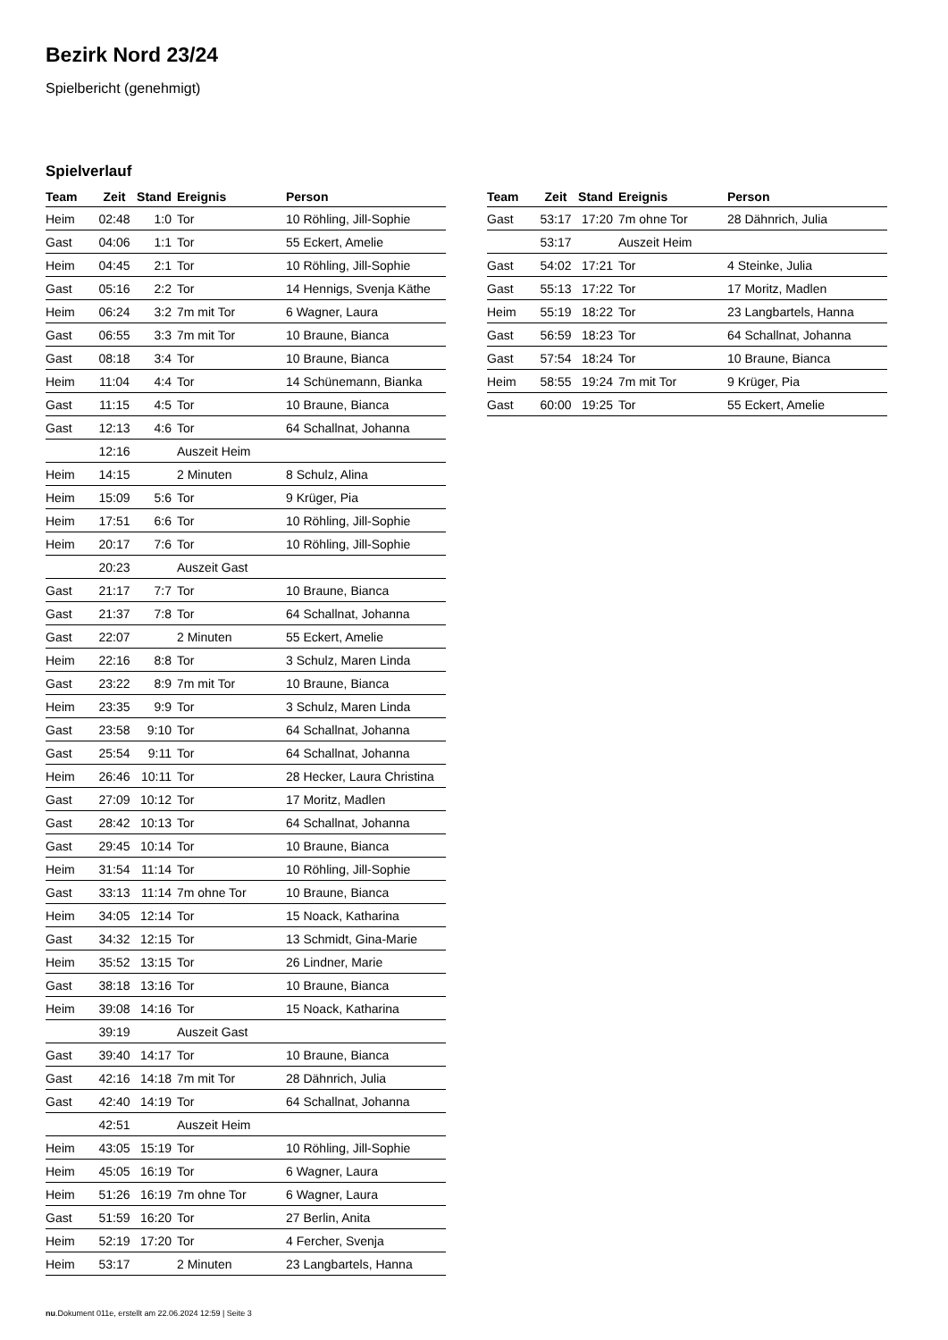Bezirk Nord 23/24
Spielbericht (genehmigt)
Spielverlauf
| Team | Zeit | Stand | Ereignis | Person |
| --- | --- | --- | --- | --- |
| Heim | 02:48 | 1:0 | Tor | 10 Röhling, Jill-Sophie |
| Gast | 04:06 | 1:1 | Tor | 55 Eckert, Amelie |
| Heim | 04:45 | 2:1 | Tor | 10 Röhling, Jill-Sophie |
| Gast | 05:16 | 2:2 | Tor | 14 Hennigs, Svenja Käthe |
| Heim | 06:24 | 3:2 | 7m mit Tor | 6 Wagner, Laura |
| Gast | 06:55 | 3:3 | 7m mit Tor | 10 Braune, Bianca |
| Gast | 08:18 | 3:4 | Tor | 10 Braune, Bianca |
| Heim | 11:04 | 4:4 | Tor | 14 Schünemann, Bianka |
| Gast | 11:15 | 4:5 | Tor | 10 Braune, Bianca |
| Gast | 12:13 | 4:6 | Tor | 64 Schallnat, Johanna |
| | 12:16 | | Auszeit Heim | |
| Heim | 14:15 | | 2 Minuten | 8 Schulz, Alina |
| Heim | 15:09 | 5:6 | Tor | 9 Krüger, Pia |
| Heim | 17:51 | 6:6 | Tor | 10 Röhling, Jill-Sophie |
| Heim | 20:17 | 7:6 | Tor | 10 Röhling, Jill-Sophie |
| | 20:23 | | Auszeit Gast | |
| Gast | 21:17 | 7:7 | Tor | 10 Braune, Bianca |
| Gast | 21:37 | 7:8 | Tor | 64 Schallnat, Johanna |
| Gast | 22:07 | | 2 Minuten | 55 Eckert, Amelie |
| Heim | 22:16 | 8:8 | Tor | 3 Schulz, Maren Linda |
| Gast | 23:22 | 8:9 | 7m mit Tor | 10 Braune, Bianca |
| Heim | 23:35 | 9:9 | Tor | 3 Schulz, Maren Linda |
| Gast | 23:58 | 9:10 | Tor | 64 Schallnat, Johanna |
| Gast | 25:54 | 9:11 | Tor | 64 Schallnat, Johanna |
| Heim | 26:46 | 10:11 | Tor | 28 Hecker, Laura Christina |
| Gast | 27:09 | 10:12 | Tor | 17 Moritz, Madlen |
| Gast | 28:42 | 10:13 | Tor | 64 Schallnat, Johanna |
| Gast | 29:45 | 10:14 | Tor | 10 Braune, Bianca |
| Heim | 31:54 | 11:14 | Tor | 10 Röhling, Jill-Sophie |
| Gast | 33:13 | 11:14 | 7m ohne Tor | 10 Braune, Bianca |
| Heim | 34:05 | 12:14 | Tor | 15 Noack, Katharina |
| Gast | 34:32 | 12:15 | Tor | 13 Schmidt, Gina-Marie |
| Heim | 35:52 | 13:15 | Tor | 26 Lindner, Marie |
| Gast | 38:18 | 13:16 | Tor | 10 Braune, Bianca |
| Heim | 39:08 | 14:16 | Tor | 15 Noack, Katharina |
| | 39:19 | | Auszeit Gast | |
| Gast | 39:40 | 14:17 | Tor | 10 Braune, Bianca |
| Gast | 42:16 | 14:18 | 7m mit Tor | 28 Dähnrich, Julia |
| Gast | 42:40 | 14:19 | Tor | 64 Schallnat, Johanna |
| | 42:51 | | Auszeit Heim | |
| Heim | 43:05 | 15:19 | Tor | 10 Röhling, Jill-Sophie |
| Heim | 45:05 | 16:19 | Tor | 6 Wagner, Laura |
| Heim | 51:26 | 16:19 | 7m ohne Tor | 6 Wagner, Laura |
| Gast | 51:59 | 16:20 | Tor | 27 Berlin, Anita |
| Heim | 52:19 | 17:20 | Tor | 4 Fercher, Svenja |
| Heim | 53:17 | | 2 Minuten | 23 Langbartels, Hanna |
| Team | Zeit | Stand | Ereignis | Person |
| --- | --- | --- | --- | --- |
| Gast | 53:17 | 17:20 | 7m ohne Tor | 28 Dähnrich, Julia |
| | 53:17 | | Auszeit Heim | |
| Gast | 54:02 | 17:21 | Tor | 4 Steinke, Julia |
| Gast | 55:13 | 17:22 | Tor | 17 Moritz, Madlen |
| Heim | 55:19 | 18:22 | Tor | 23 Langbartels, Hanna |
| Gast | 56:59 | 18:23 | Tor | 64 Schallnat, Johanna |
| Gast | 57:54 | 18:24 | Tor | 10 Braune, Bianca |
| Heim | 58:55 | 19:24 | 7m mit Tor | 9 Krüger, Pia |
| Gast | 60:00 | 19:25 | Tor | 55 Eckert, Amelie |
nu.Dokument 011e, erstellt am 22.06.2024 12:59 | Seite 3